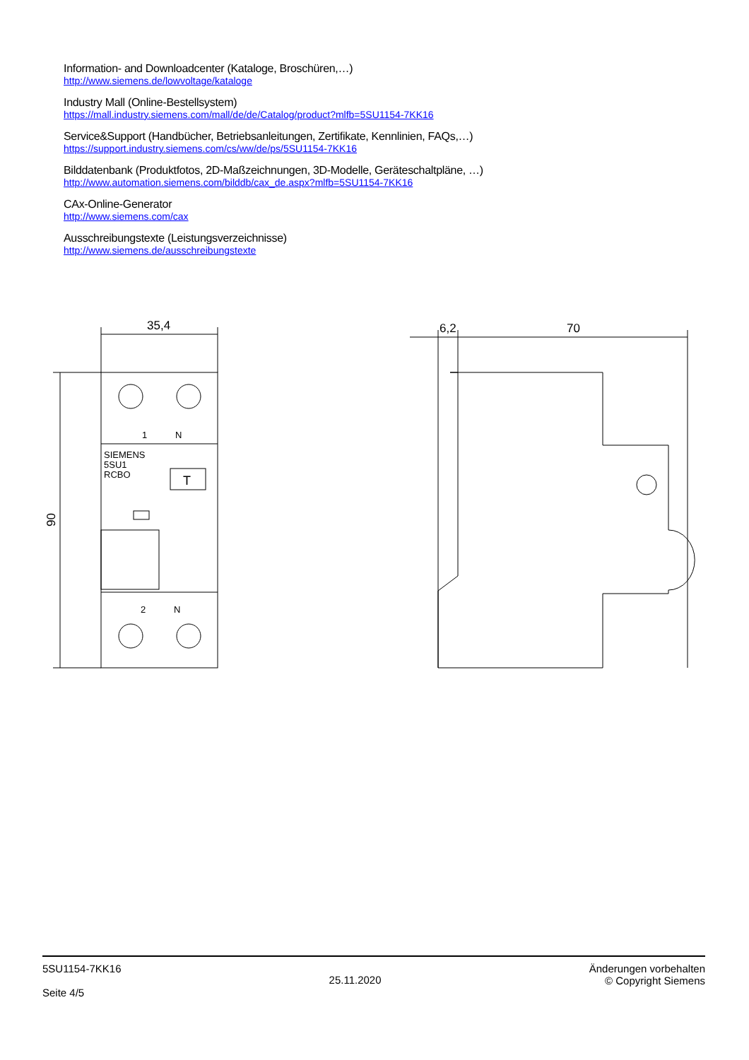Information- and Downloadcenter (Kataloge, Broschüren,…)
http://www.siemens.de/lowvoltage/kataloge
Industry Mall (Online-Bestellsystem)
https://mall.industry.siemens.com/mall/de/de/Catalog/product?mlfb=5SU1154-7KK16
Service&Support (Handbücher, Betriebsanleitungen, Zertifikate, Kennlinien, FAQs,…)
https://support.industry.siemens.com/cs/ww/de/ps/5SU1154-7KK16
Bilddatenbank (Produktfotos, 2D-Maßzeichnungen, 3D-Modelle, Geräteschaltpläne, …)
http://www.automation.siemens.com/bilddb/cax_de.aspx?mlfb=5SU1154-7KK16
CAx-Online-Generator
http://www.siemens.com/cax
Ausschreibungstexte (Leistungsverzeichnisse)
http://www.siemens.de/ausschreibungstexte
35,4
90
1
N
2
N
SIEMENS
5SU1
RCBO
T
6,2
70
5SU1154-7KK16
Seite 4/5
25.11.2020
Änderungen vorbehalten
© Copyright Siemens